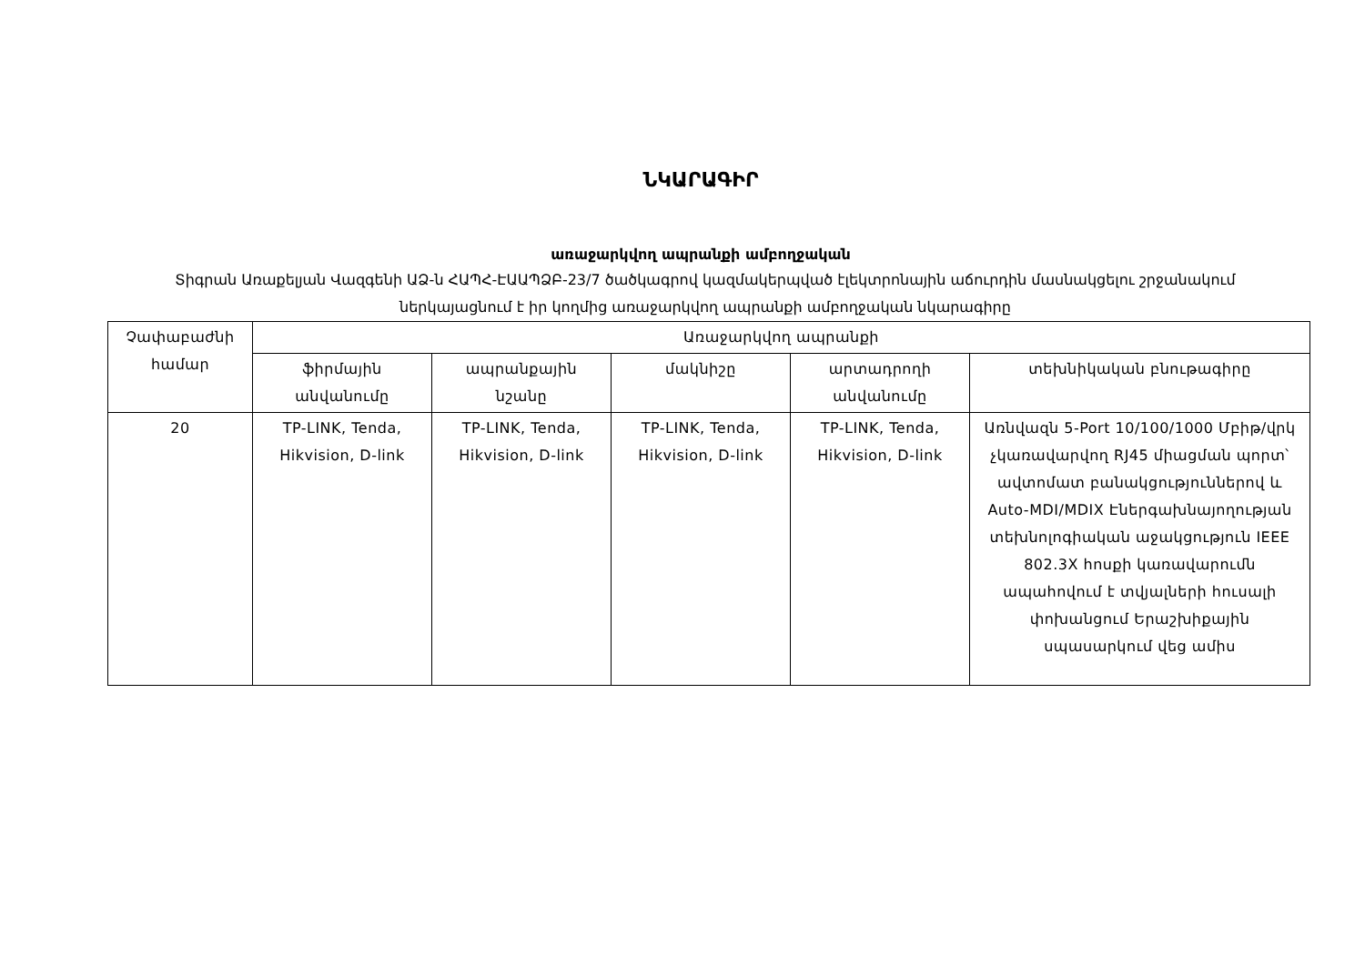ՆԿԱՐԱԳԻՐ
առաջարկվող ապրանքի ամբողջական
Տիգրան Առաքելյան Վազգենի ԱՁ-ն ՀԱՊՀ-ԷԱԱՊՁԲ-23/7 ծածկագրով կազմակերպված էլեկտրոնային աճուրդին մասնակցելու շրջանակում ներկայացնում է իր կողմից առաջարկվող ապրանքի ամբողջական նկարագիրը
| Չափաբաժնի համար | Առաջարկվող ապրանքի | | | | |
| --- | --- | --- | --- | --- | --- |
| | ֆիրմային անվանումը | ապրանքային նշանը | մակնիշը | արտադրողի անվանումը | տեխնիկական բնութագիրը |
| 20 | TP-LINK, Tenda, Hikvision, D-link | TP-LINK, Tenda, Hikvision, D-link | TP-LINK, Tenda, Hikvision, D-link | TP-LINK, Tenda, Hikvision, D-link | Առնվազն 5-Port 10/100/1000 Մբիթ/վրկ չկառավարվող RJ45 միացման պորտ՝ ավտոմատ բանակցություններով և Auto-MDI/MDIX Էներգախնայողության տեխնոլոգիական աջակցություն IEEE 802.3X հոսքի կառավարումն ապահովում է տվյալների հուսալի փոխանցում Երաշխիքային սպասարկում վեց ամիս |